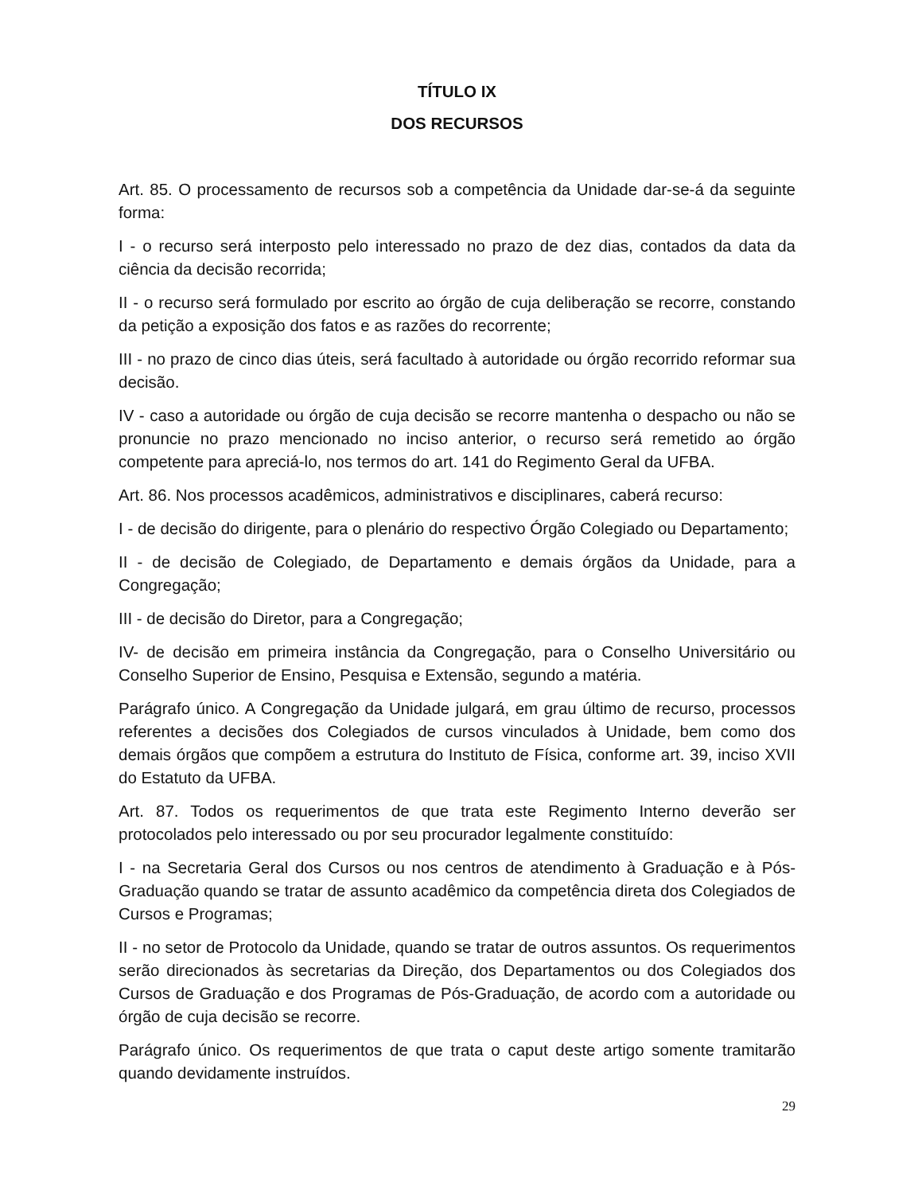TÍTULO IX
DOS RECURSOS
Art. 85. O processamento de recursos sob a competência da Unidade dar-se-á da seguinte forma:
I - o recurso será interposto pelo interessado no prazo de dez dias, contados da data da ciência da decisão recorrida;
II - o recurso será formulado por escrito ao órgão de cuja deliberação se recorre, constando da petição a exposição dos fatos e as razões do recorrente;
III - no prazo de cinco dias úteis, será facultado à autoridade ou órgão recorrido reformar sua decisão.
IV - caso a autoridade ou órgão de cuja decisão se recorre mantenha o despacho ou não se pronuncie no prazo mencionado no inciso anterior, o recurso será remetido ao órgão competente para apreciá-lo, nos termos do art. 141 do Regimento Geral da UFBA.
Art. 86. Nos processos acadêmicos, administrativos e disciplinares, caberá recurso:
I - de decisão do dirigente, para o plenário do respectivo Órgão Colegiado ou Departamento;
II - de decisão de Colegiado, de Departamento e demais órgãos da Unidade, para a Congregação;
III - de decisão do Diretor, para a Congregação;
IV- de decisão em primeira instância da Congregação, para o Conselho Universitário ou Conselho Superior de Ensino, Pesquisa e Extensão, segundo a matéria.
Parágrafo único. A Congregação da Unidade julgará, em grau último de recurso, processos referentes a decisões dos Colegiados de cursos vinculados à Unidade, bem como dos demais órgãos que compõem a estrutura do Instituto de Física, conforme art. 39, inciso XVII do Estatuto da UFBA.
Art. 87. Todos os requerimentos de que trata este Regimento Interno deverão ser protocolados pelo interessado ou por seu procurador legalmente constituído:
I - na Secretaria Geral dos Cursos ou nos centros de atendimento à Graduação e à Pós-Graduação quando se tratar de assunto acadêmico da competência direta dos Colegiados de Cursos e Programas;
II - no setor de Protocolo da Unidade, quando se tratar de outros assuntos. Os requerimentos serão direcionados às secretarias da Direção, dos Departamentos ou dos Colegiados dos Cursos de Graduação e dos Programas de Pós-Graduação, de acordo com a autoridade ou órgão de cuja decisão se recorre.
Parágrafo único. Os requerimentos de que trata o caput deste artigo somente tramitarão quando devidamente instruídos.
29